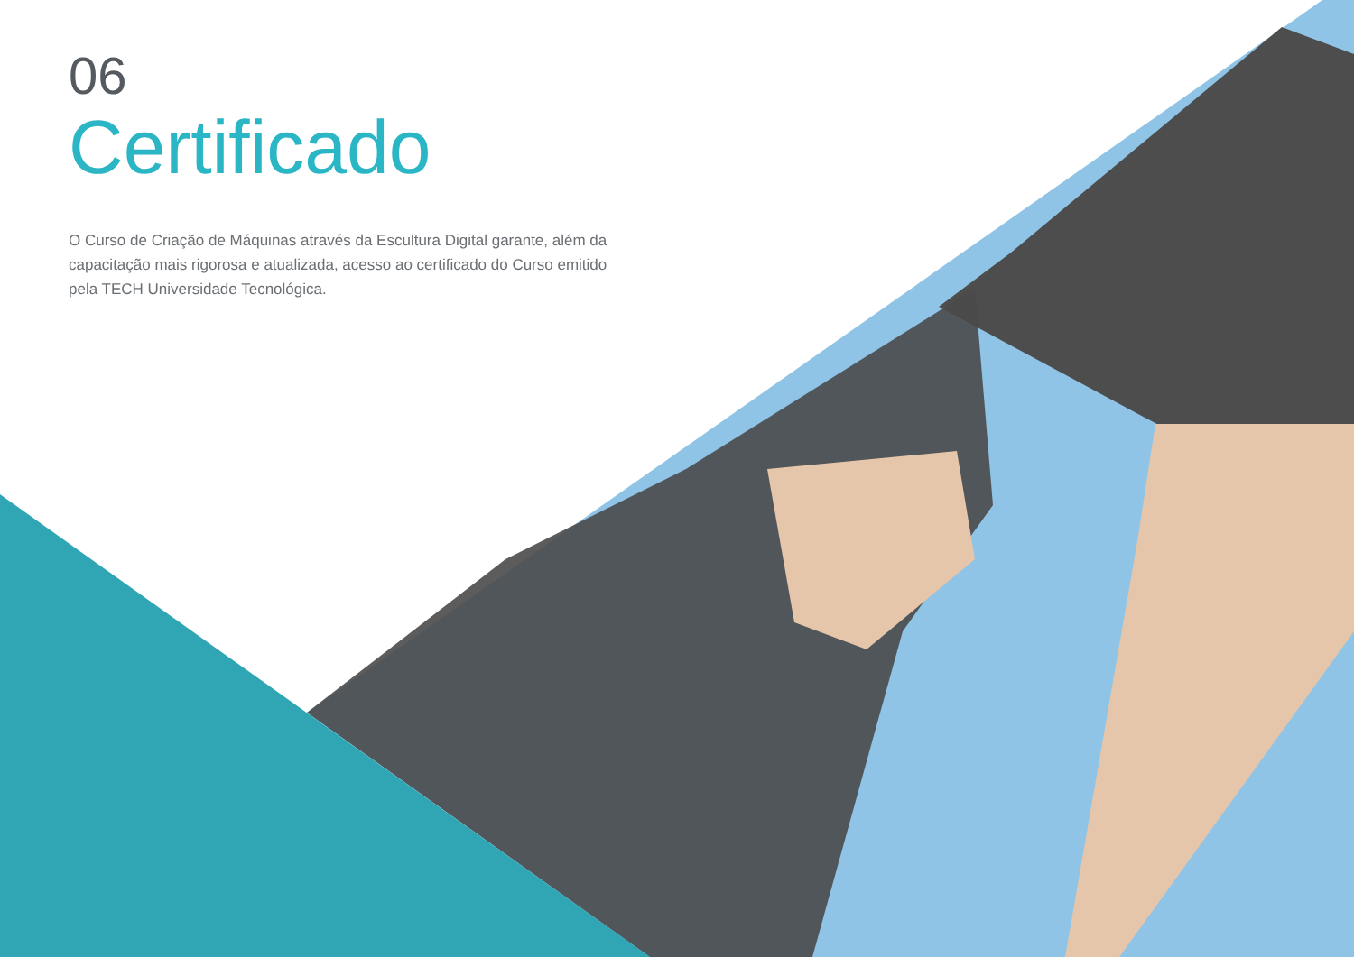06
Certificado
O Curso de Criação de Máquinas através da Escultura Digital garante, além da capacitação mais rigorosa e atualizada, acesso ao certificado do Curso emitido
pela TECH Universidade Tecnológica.